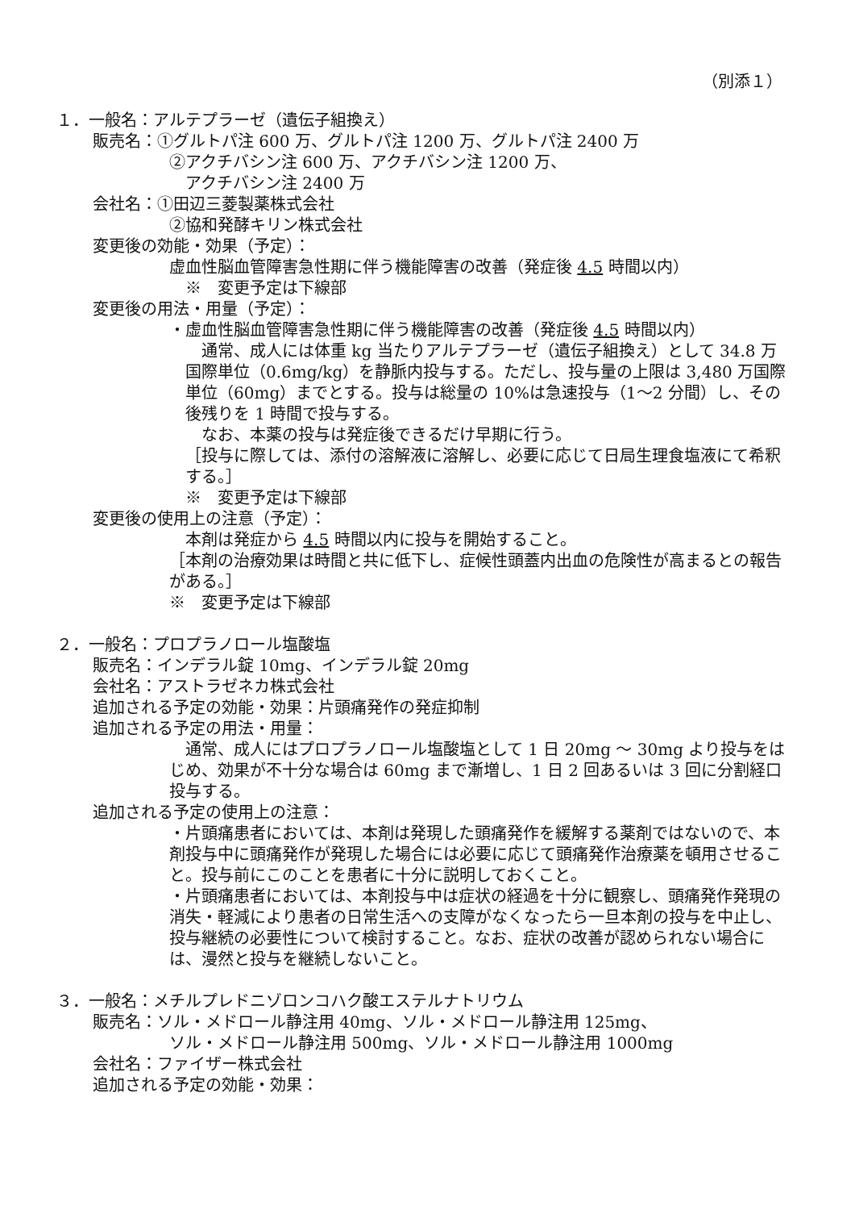（別添１）
１．一般名：アルテプラーゼ（遺伝子組換え）
販売名：①グルトパ注 600 万、グルトパ注 1200 万、グルトパ注 2400 万
②アクチバシン注 600 万、アクチバシン注 1200 万、
アクチバシン注 2400 万
会社名：①田辺三菱製薬株式会社
②協和発酵キリン株式会社
変更後の効能・効果（予定）：
虚血性脳血管障害急性期に伴う機能障害の改善（発症後 4.5 時間以内）
※　変更予定は下線部
変更後の用法・用量（予定）：
・虚血性脳血管障害急性期に伴う機能障害の改善（発症後 4.5 時間以内）
　通常、成人には体重 kg 当たりアルテプラーゼ（遺伝子組換え）として 34.8 万国際単位（0.6mg/kg）を静脈内投与する。ただし、投与量の上限は 3,480 万国際単位（60mg）までとする。投与は総量の 10%は急速投与（1～2 分間）し、その後残りを 1 時間で投与する。
　なお、本薬の投与は発症後できるだけ早期に行う。
［投与に際しては、添付の溶解液に溶解し、必要に応じて日局生理食塩液にて希釈する。］
※　変更予定は下線部
変更後の使用上の注意（予定）：
本剤は発症から 4.5 時間以内に投与を開始すること。
［本剤の治療効果は時間と共に低下し、症候性頭蓋内出血の危険性が高まるとの報告がある。］
※　変更予定は下線部
２．一般名：プロプラノロール塩酸塩
販売名：インデラル錠 10mg、インデラル錠 20mg
会社名：アストラゼネカ株式会社
追加される予定の効能・効果：片頭痛発作の発症抑制
追加される予定の用法・用量：
　通常、成人にはプロプラノロール塩酸塩として 1 日 20mg ～ 30mg より投与をはじめ、効果が不十分な場合は 60mg まで漸増し、1 日 2 回あるいは 3 回に分割経口投与する。
追加される予定の使用上の注意：
・片頭痛患者においては、本剤は発現した頭痛発作を緩解する薬剤ではないので、本剤投与中に頭痛発作が発現した場合には必要に応じて頭痛発作治療薬を頓用させること。投与前にこのことを患者に十分に説明しておくこと。
・片頭痛患者においては、本剤投与中は症状の経過を十分に観察し、頭痛発作発現の消失・軽減により患者の日常生活への支障がなくなったら一旦本剤の投与を中止し、投与継続の必要性について検討すること。なお、症状の改善が認められない場合には、漫然と投与を継続しないこと。
３．一般名：メチルプレドニゾロンコハク酸エステルナトリウム
販売名：ソル・メドロール静注用 40mg、ソル・メドロール静注用 125mg、
ソル・メドロール静注用 500mg、ソル・メドロール静注用 1000mg
会社名：ファイザー株式会社
追加される予定の効能・効果：